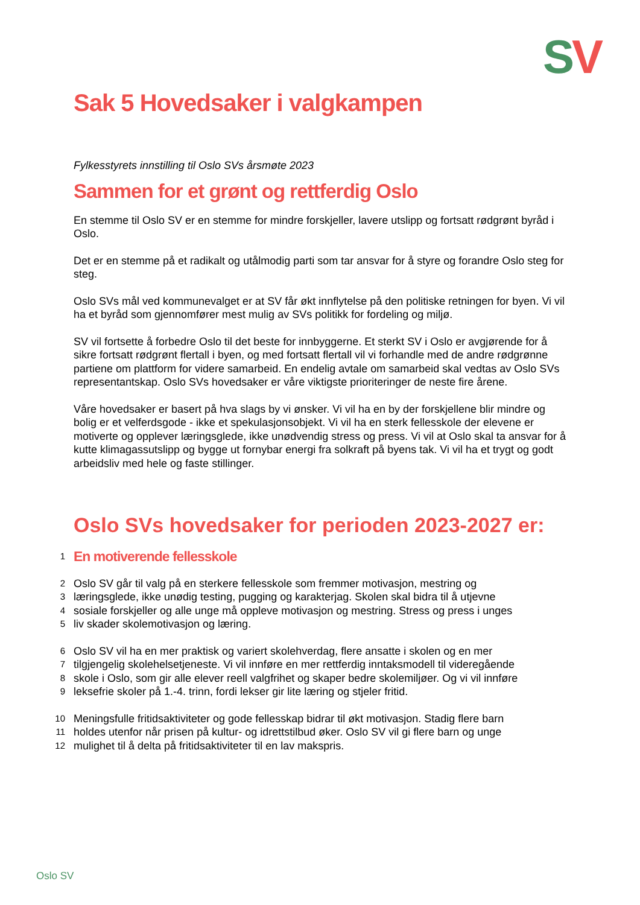SV
Sak 5 Hovedsaker i valgkampen
Fylkesstyrets innstilling til Oslo SVs årsmøte 2023
Sammen for et grønt og rettferdig Oslo
En stemme til Oslo SV er en stemme for mindre forskjeller, lavere utslipp og fortsatt rødgrønt byråd i Oslo.
Det er en stemme på et radikalt og utålmodig parti som tar ansvar for å styre og forandre Oslo steg for steg.
Oslo SVs mål ved kommunevalget er at SV får økt innflytelse på den politiske retningen for byen. Vi vil ha et byråd som gjennomfører mest mulig av SVs politikk for fordeling og miljø.
SV vil fortsette å forbedre Oslo til det beste for innbyggerne. Et sterkt SV i Oslo er avgjørende for å sikre fortsatt rødgrønt flertall i byen, og med fortsatt flertall vil vi forhandle med de andre rødgrønne partiene om plattform for videre samarbeid. En endelig avtale om samarbeid skal vedtas av Oslo SVs representantskap. Oslo SVs hovedsaker er våre viktigste prioriteringer de neste fire årene.
Våre hovedsaker er basert på hva slags by vi ønsker. Vi vil ha en by der forskjellene blir mindre og bolig er et velferdsgode - ikke et spekulasjonsobjekt. Vi vil ha en sterk fellesskole der elevene er motiverte og opplever læringsglede, ikke unødvendig stress og press. Vi vil at Oslo skal ta ansvar for å kutte klimagassutslipp og bygge ut fornybar energi fra solkraft på byens tak. Vi vil ha et trygt og godt arbeidsliv med hele og faste stillinger.
Oslo SVs hovedsaker for perioden 2023-2027 er:
1
En motiverende fellesskole
2
Oslo SV går til valg på en sterkere fellesskole som fremmer motivasjon, mestring og
3
læringsglede, ikke unødig testing, pugging og karakterjag. Skolen skal bidra til å utjevne
4
sosiale forskjeller og alle unge må oppleve motivasjon og mestring. Stress og press i unges
5
liv skader skolemotivasjon og læring.
6
Oslo SV vil ha en mer praktisk og variert skolehverdag, flere ansatte i skolen og en mer
7
tilgjengelig skolehelsetjeneste. Vi vil innføre en mer rettferdig inntaksmodell til videregående
8
skole i Oslo, som gir alle elever reell valgfrihet og skaper bedre skolemiljøer. Og vi vil innføre
9
leksefrie skoler på 1.-4. trinn, fordi lekser gir lite læring og stjeler fritid.
10
Meningsfulle fritidsaktiviteter og gode fellesskap bidrar til økt motivasjon. Stadig flere barn
11
holdes utenfor når prisen på kultur- og idrettstilbud øker. Oslo SV vil gi flere barn og unge
12
mulighet til å delta på fritidsaktiviteter til en lav makspris.
Oslo SV